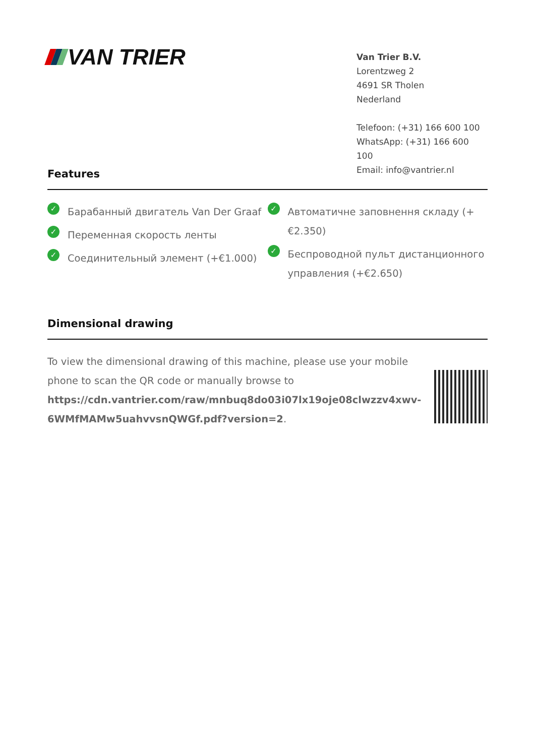VAN TRIER
Van Trier B.V.
Lorentzweg 2
4691 SR Tholen
Nederland
Telefoon: (+31) 166 600 100
WhatsApp: (+31) 166 600 100
Email: info@vantrier.nl
Features
✓ Барабанный двигатель Van Der Graaf
✓ Переменная скорость ленты
✓ Соединительный элемент (+€1.000)
✓ Автоматичне заповнення складу (+€2.350)
✓ Беспроводной пульт дистанционного управления (+€2.650)
Dimensional drawing
To view the dimensional drawing of this machine, please use your mobile phone to scan the QR code or manually browse to https://cdn.vantrier.com/raw/mnbuq8do03i07lx19oje08clwzzv4xwv-6WMfMAMw5uahvvsnQWGf.pdf?version=2.